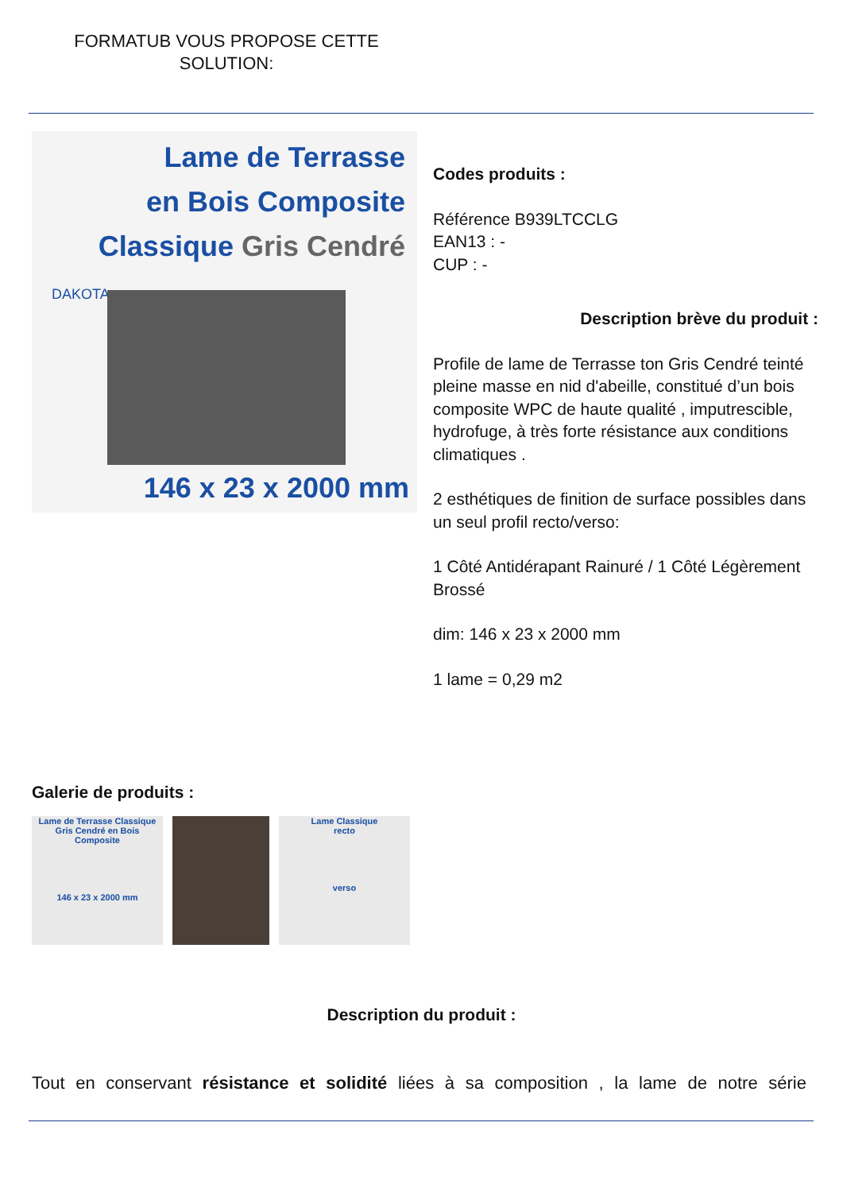FORMATUB VOUS PROPOSE CETTE SOLUTION:
Lame de Terrasse
en Bois Composite
Classique Gris Cendré
DAKOTA
146 x 23 x 2000 mm
Codes produits :
Référence B939LTCCLG
EAN13 : -
CUP : -
Description brève du produit :
Profile de lame de Terrasse ton Gris Cendré teinté pleine masse en nid d'abeille, constitué d’un bois composite WPC de haute qualité , imputrescible, hydrofuge, à très forte résistance aux conditions climatiques .
2 esthétiques de finition de surface possibles dans un seul profil recto/verso:
1 Côté Antidérapant Rainuré / 1 Côté Légèrement Brossé
dim: 146 x 23 x 2000 mm
1 lame = 0,29 m2
Galerie de produits :
Lame de Terrasse Classique Gris Cendré en Bois Composite
146 x 23 x 2000 mm
Lame Classique
recto
verso
Description du produit :
Tout en conservant résistance et solidité liées à sa composition , la lame de notre série